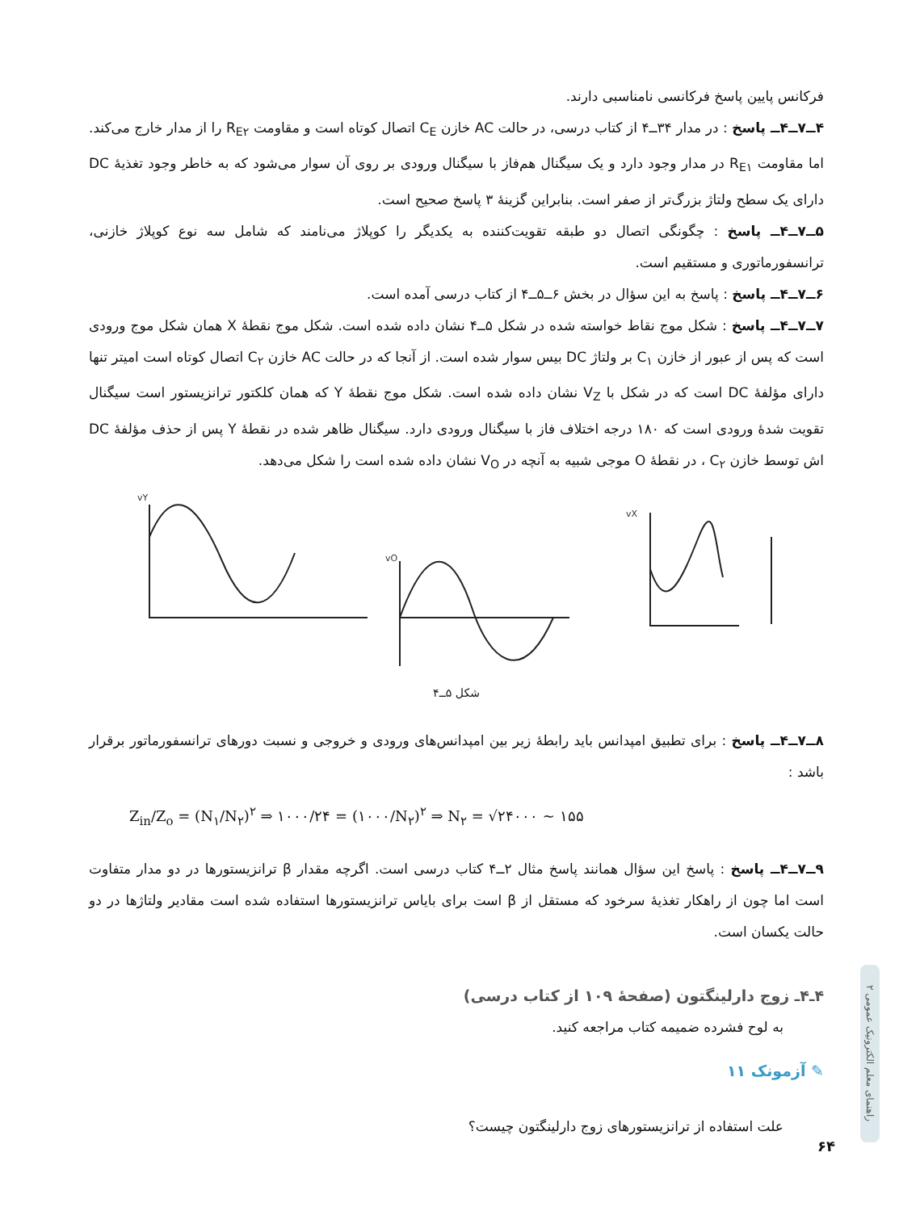فرکانس پایین پاسخ فرکانسی نامناسبی دارند.
۴ــ۷ــ۴ــ پاسخ : در مدار ۳۴ــ۴ از کتاب درسی، در حالت AC خازن C<sub>E</sub> اتصال کوتاه است و مقاومت R<sub>E۲</sub> را از مدار خارج می‌کند. اما مقاومت R<sub>E۱</sub> در مدار وجود دارد و یک سیگنال هم‌فاز با سیگنال ورودی بر روی آن سوار می‌شود که به خاطر وجود تغذیهٔ DC دارای یک سطح ولتاژ بزرگ‌تر از صفر است. بنابراین گزینهٔ ۳ پاسخ صحیح است.
۵ــ۷ــ۴ــ پاسخ : چگونگی اتصال دو طبقه تقویت‌کننده به یکدیگر را کوپلاژ می‌نامند که شامل سه نوع کوپلاژ خازنی، ترانسفورماتوری و مستقیم است.
۶ــ۷ــ۴ــ پاسخ : پاسخ به این سؤال در بخش ۶ــ۵ــ۴ از کتاب درسی آمده است.
۷ــ۷ــ۴ــ پاسخ : شکل موج نقاط خواسته شده در شکل ۵ــ۴ نشان داده شده است. شکل موج نقطهٔ X همان شکل موج ورودی است که پس از عبور از خازن C<sub>۱</sub> بر ولتاژ DC بیس سوار شده است. از آنجا که در حالت AC خازن C<sub>۲</sub> اتصال کوتاه است امیتر تنها دارای مؤلفهٔ DC است که در شکل با V<sub>Z</sub> نشان داده شده است. شکل موج نقطهٔ Y که همان کلکتور ترانزیستور است سیگنال تقویت شدهٔ ورودی است که ۱۸۰ درجه اختلاف فاز با سیگنال ورودی دارد. سیگنال ظاهر شده در نقطهٔ Y پس از حذف مؤلفهٔ DC اش توسط خازن C<sub>۲</sub> ، در نقطهٔ O موجی شبیه به آنچه در V<sub>O</sub> نشان داده شده است را شکل می‌دهد.
vY
vO
vX
شکل ۵ــ۴
۸ــ۷ــ۴ــ پاسخ : برای تطبیق امپدانس باید رابطهٔ زیر بین امپدانس‌های ورودی و خروجی و نسبت دورهای ترانسفورماتور برقرار باشد :
Z<sub>in</sub>/Z<sub>o</sub> = (N<sub>۱</sub>/N<sub>۲</sub>)<sup>۲</sup> ⇒ ۱۰۰۰/۲۴ = (۱۰۰۰/N<sub>۲</sub>)<sup>۲</sup> ⇒ N<sub>۲</sub> = √۲۴۰۰۰ ~ ۱۵۵
۹ــ۷ــ۴ــ پاسخ : پاسخ این سؤال همانند پاسخ مثال ۲ــ۴ کتاب درسی است. اگرچه مقدار β ترانزیستورها در دو مدار متفاوت است اما چون از راهکار تغذیهٔ سرخود که مستقل از β است برای بایاس ترانزیستورها استفاده شده است مقادیر ولتاژها در دو حالت یکسان است.
۴ـ۴ـ زوج دارلینگتون (صفحهٔ ۱۰۹ از کتاب درسی)
به لوح فشرده ضمیمه کتاب مراجعه کنید.
✎ آزمونک ۱۱
علت استفاده از ترانزیستورهای زوج دارلینگتون چیست؟
راهنمای معلم الکترونیک عمومی ۲
۶۴